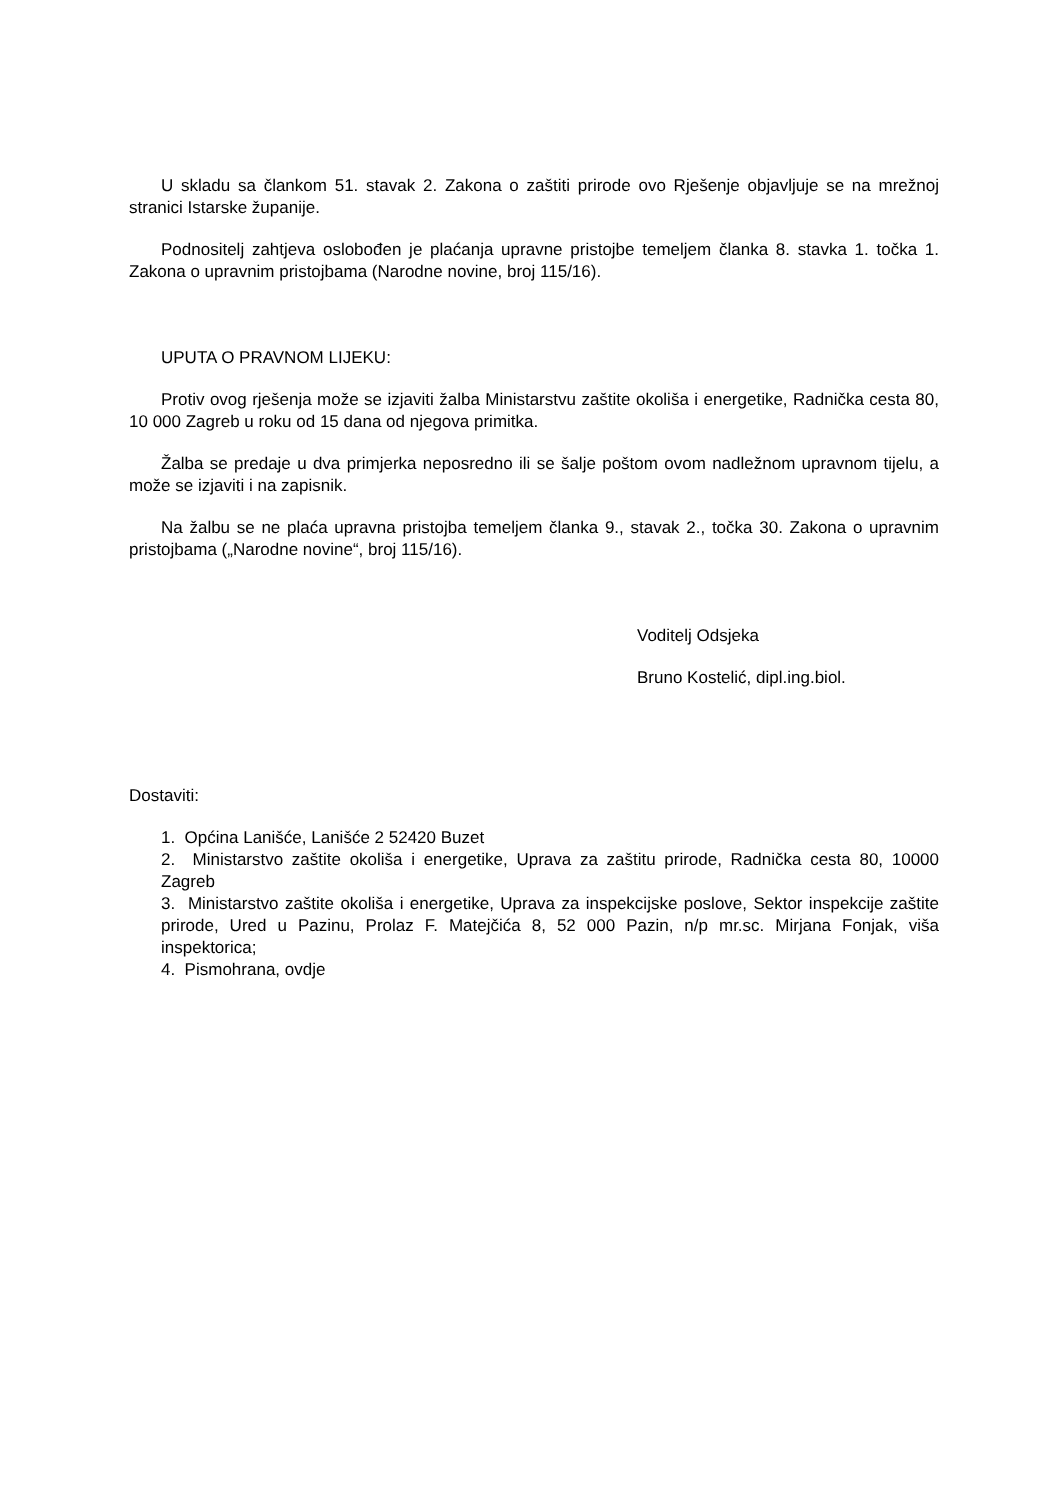U skladu sa člankom 51. stavak 2. Zakona o zaštiti prirode ovo Rješenje objavljuje se na mrežnoj stranici Istarske županije.
Podnositelj zahtjeva oslobođen je plaćanja upravne pristojbe temeljem članka 8. stavka 1. točka 1. Zakona o upravnim pristojbama (Narodne novine, broj 115/16).
UPUTA O PRAVNOM LIJEKU:
Protiv ovog rješenja može se izjaviti žalba Ministarstvu zaštite okoliša i energetike, Radnička cesta 80, 10 000 Zagreb u roku od 15 dana od njegova primitka.
Žalba se predaje u dva primjerka neposredno ili se šalje poštom ovom nadležnom upravnom tijelu, a može se izjaviti i na zapisnik.
Na žalbu se ne plaća upravna pristojba temeljem članka 9., stavak 2., točka 30. Zakona o upravnim pristojbama („Narodne novine“, broj 115/16).
Voditelj Odsjeka
Bruno Kostelić, dipl.ing.biol.
Dostaviti:
1. Općina Lanišće, Lanišće 2 52420 Buzet
2. Ministarstvo zaštite okoliša i energetike, Uprava za zaštitu prirode, Radnička cesta 80, 10000 Zagreb
3. Ministarstvo zaštite okoliša i energetike, Uprava za inspekcijske poslove, Sektor inspekcije zaštite prirode, Ured u Pazinu, Prolaz F. Matejčića 8, 52 000 Pazin, n/p mr.sc. Mirjana Fonjak, viša inspektorica;
4. Pismohrana, ovdje